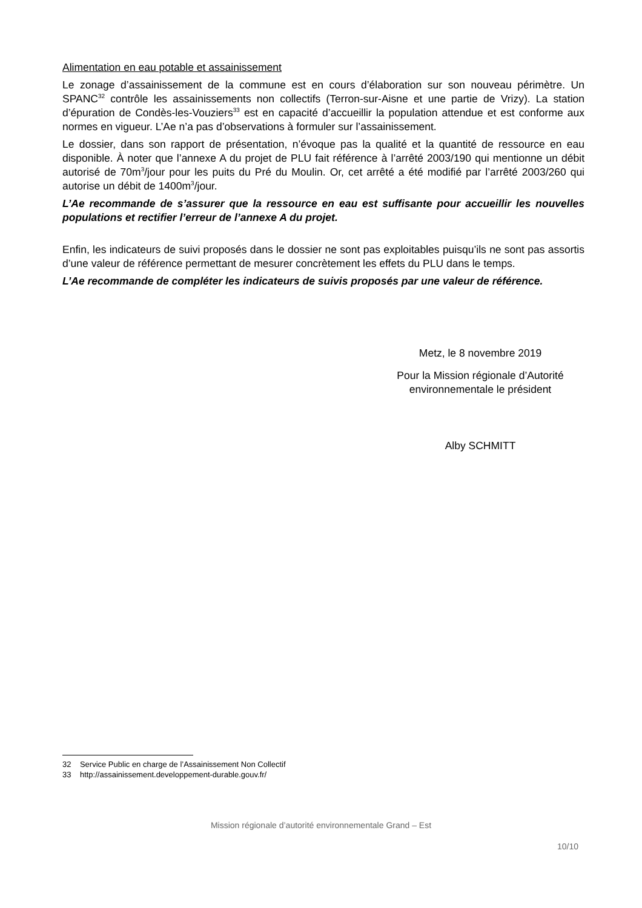Alimentation en eau potable et assainissement
Le zonage d’assainissement de la commune est en cours d’élaboration sur son nouveau périmètre. Un SPANC<sup>32</sup> contrôle les assainissements non collectifs (Terron-sur-Aisne et une partie de Vrizy). La station d’épuration de Condès-les-Vouziers<sup>33</sup> est en capacité d’accueillir la population attendue et est conforme aux normes en vigueur. L’Ae n’a pas d’observations à formuler sur l’assainissement.
Le dossier, dans son rapport de présentation, n’évoque pas la qualité et la quantité de ressource en eau disponible. À noter que l’annexe A du projet de PLU fait référence à l’arrêté 2003/190 qui mentionne un débit autorisé de 70m<sup>3</sup>/jour pour les puits du Pré du Moulin. Or, cet arrêté a été modifié par l’arrêté 2003/260 qui autorise un débit de 1400m<sup>3</sup>/jour.
L’Ae recommande de s’assurer que la ressource en eau est suffisante pour accueillir les nouvelles populations et rectifier l’erreur de l’annexe A du projet.
Enfin, les indicateurs de suivi proposés dans le dossier ne sont pas exploitables puisqu’ils ne sont pas assortis d’une valeur de référence permettant de mesurer concrètement les effets du PLU dans le temps.
L’Ae recommande de compléter les indicateurs de suivis proposés par une valeur de référence.
Metz, le 8 novembre 2019
Pour la Mission régionale d’Autorité environnementale le président
Alby SCHMITT
32 Service Public en charge de l’Assainissement Non Collectif
33 http://assainissement.developpement-durable.gouv.fr/
Mission régionale d’autorité environnementale Grand – Est
10/10